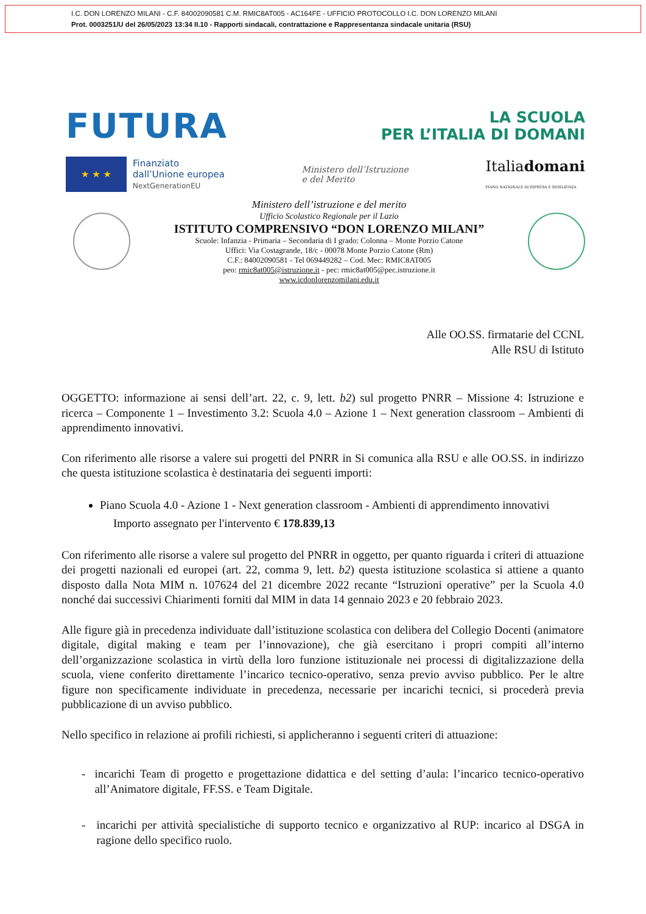I.C. DON LORENZO MILANI - C.F. 84002090581 C.M. RMIC8AT005 - AC164FE - UFFICIO PROTOCOLLO I.C. DON LORENZO MILANI
Prot. 0003251/U del 26/05/2023 13:34 II.10 - Rapporti sindacali, contrattazione e Rappresentanza sindacale unitaria (RSU)
FUTURA LA SCUOLA
PER L’ITALIA DI DOMANI
★ ★ ★
Finanziato
dall’Unione europea
NextGenerationEU
Ministero dell’Istruzione
e del Merito
Italiadomani
PIANO NAZIONALE DI RIPRESA E RESILIENZA
Ministero dell’istruzione e del merito
Ufficio Scolastico Regionale per il Lazio
ISTITUTO COMPRENSIVO “DON LORENZO MILANI”
Scuole: Infanzia - Primaria – Secondaria di I grado: Colonna – Monte Porzio Catone
Uffici: Via Costagrande, 18/c - 00078 Monte Porzio Catone (Rm)
C.F.: 84002090581 - Tel 069449282 – Cod. Mec: RMIC8AT005
peo: rmic8at005@istruzione.it - pec: rmic8at005@pec.istruzione.it
www.icdonlorenzomilani.edu.it
Alle OO.SS. firmatarie del CCNL
Alle RSU di Istituto
OGGETTO: informazione ai sensi dell’art. 22, c. 9, lett. b2) sul progetto PNRR – Missione 4: Istruzione e ricerca – Componente 1 – Investimento 3.2: Scuola 4.0 – Azione 1 – Next generation classroom – Ambienti di apprendimento innovativi.
Con riferimento alle risorse a valere sui progetti del PNRR in Si comunica alla RSU e alle OO.SS. in indirizzo che questa istituzione scolastica è destinataria dei seguenti importi:
Piano Scuola 4.0 - Azione 1 - Next generation classroom - Ambienti di apprendimento innovativi
Importo assegnato per l'intervento € 178.839,13
Con riferimento alle risorse a valere sul progetto del PNRR in oggetto, per quanto riguarda i criteri di attuazione dei progetti nazionali ed europei (art. 22, comma 9, lett. b2) questa istituzione scolastica si attiene a quanto disposto dalla Nota MIM n. 107624 del 21 dicembre 2022 recante “Istruzioni operative” per la Scuola 4.0 nonché dai successivi Chiarimenti forniti dal MIM in data 14 gennaio 2023 e 20 febbraio 2023.
Alle figure già in precedenza individuate dall’istituzione scolastica con delibera del Collegio Docenti (animatore digitale, digital making e team per l’innovazione), che già esercitano i propri compiti all’interno dell’organizzazione scolastica in virtù della loro funzione istituzionale nei processi di digitalizzazione della scuola, viene conferito direttamente l’incarico tecnico-operativo, senza previo avviso pubblico. Per le altre figure non specificamente individuate in precedenza, necessarie per incarichi tecnici, si procederà previa pubblicazione di un avviso pubblico.
Nello specifico in relazione ai profili richiesti, si applicheranno i seguenti criteri di attuazione:
- incarichi Team di progetto e progettazione didattica e del setting d’aula: l’incarico tecnico-operativo all’Animatore digitale, FF.SS. e Team Digitale.
- incarichi per attività specialistiche di supporto tecnico e organizzativo al RUP: incarico al DSGA in ragione dello specifico ruolo.